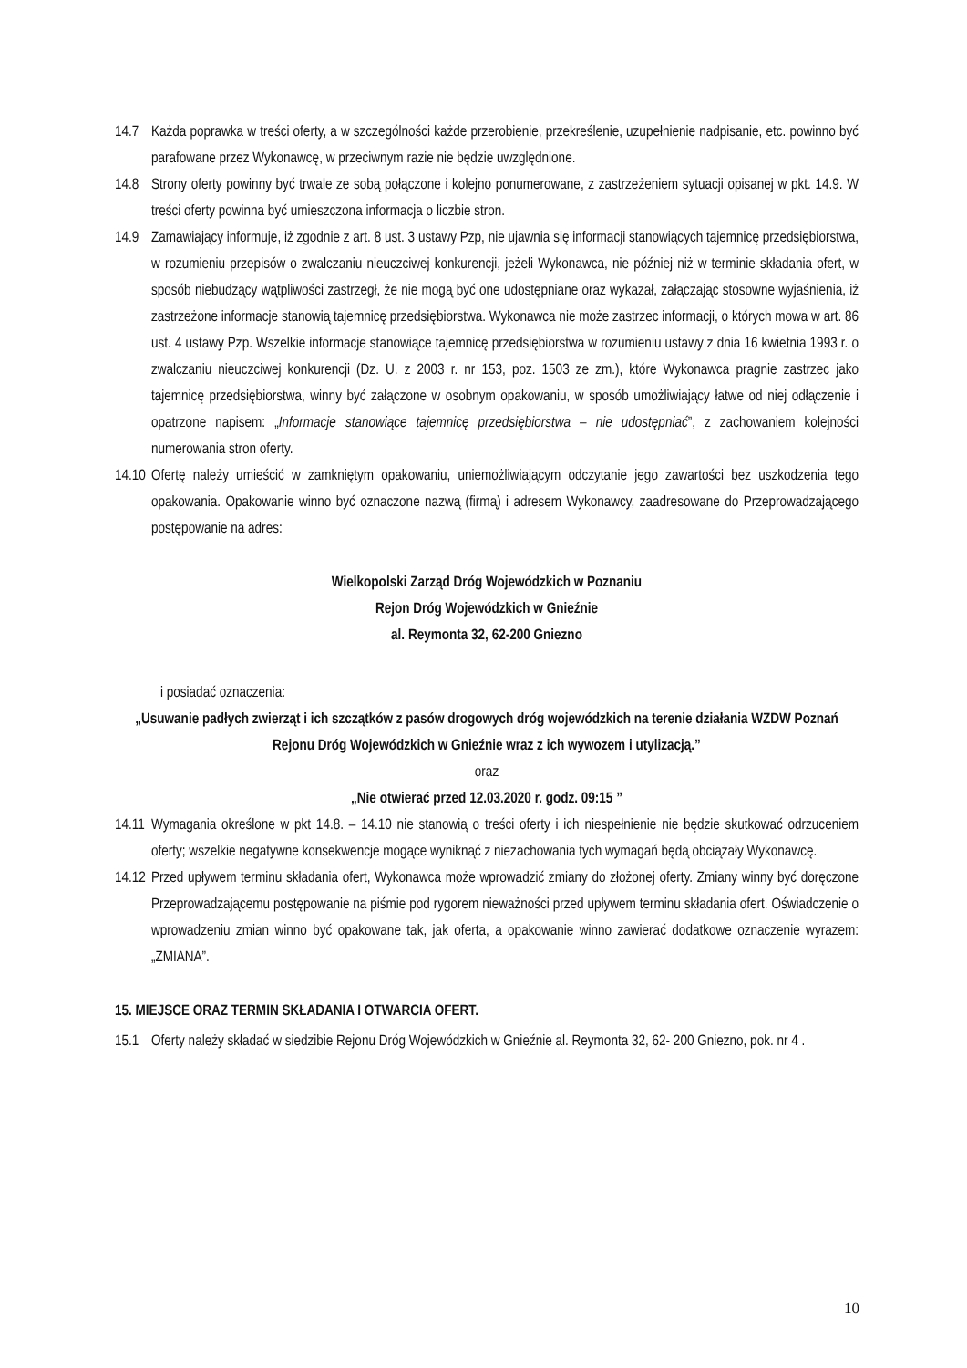14.7 Każda poprawka w treści oferty, a w szczególności każde przerobienie, przekreślenie, uzupełnienie nadpisanie, etc. powinno być parafowane przez Wykonawcę, w przeciwnym razie nie będzie uwzględnione.
14.8 Strony oferty powinny być trwale ze sobą połączone i kolejno ponumerowane, z zastrzeżeniem sytuacji opisanej w pkt. 14.9. W treści oferty powinna być umieszczona informacja o liczbie stron.
14.9 Zamawiający informuje, iż zgodnie z art. 8 ust. 3 ustawy Pzp, nie ujawnia się informacji stanowiących tajemnicę przedsiębiorstwa, w rozumieniu przepisów o zwalczaniu nieuczciwej konkurencji, jeżeli Wykonawca, nie później niż w terminie składania ofert, w sposób niebudzący wątpliwości zastrzegł, że nie mogą być one udostępniane oraz wykazał, załączając stosowne wyjaśnienia, iż zastrzeżone informacje stanowią tajemnicę przedsiębiorstwa. Wykonawca nie może zastrzec informacji, o których mowa w art. 86 ust. 4 ustawy Pzp. Wszelkie informacje stanowiące tajemnicę przedsiębiorstwa w rozumieniu ustawy z dnia 16 kwietnia 1993 r. o zwalczaniu nieuczciwej konkurencji (Dz. U. z 2003 r. nr 153, poz. 1503 ze zm.), które Wykonawca pragnie zastrzec jako tajemnicę przedsiębiorstwa, winny być załączone w osobnym opakowaniu, w sposób umożliwiający łatwe od niej odłączenie i opatrzone napisem: „Informacje stanowiące tajemnicę przedsiębiorstwa – nie udostępniać”, z zachowaniem kolejności numerowania stron oferty.
14.10
Ofertę należy umieścić w zamkniętym opakowaniu, uniemożliwiającym odczytanie jego zawartości bez uszkodzenia tego opakowania. Opakowanie winno być oznaczone nazwą (firmą) i adresem Wykonawcy, zaadresowane do Przeprowadzającego postępowanie na adres:
Wielkopolski Zarząd Dróg Wojewódzkich w Poznaniu
Rejon Dróg Wojewódzkich w Gnieźnie
al. Reymonta 32, 62-200 Gniezno
i posiadać oznaczenia:
„Usuwanie padłych zwierząt i ich szczątków z pasów drogowych dróg wojewódzkich na terenie działania WZDW Poznań Rejonu Dróg Wojewódzkich w Gnieźnie wraz z ich wywozem i utylizacją.”
oraz
„Nie otwierać przed 12.03.2020 r. godz. 09:15 ”
14.11
Wymagania określone w pkt 14.8. – 14.10 nie stanowią o treści oferty i ich niespełnienie nie będzie skutkować odrzuceniem oferty; wszelkie negatywne konsekwencje mogące wyniknąć z niezachowania tych wymagań będą obciążały Wykonawcę.
14.12
Przed upływem terminu składania ofert, Wykonawca może wprowadzić zmiany do złożonej oferty. Zmiany winny być doręczone Przeprowadzającemu postępowanie na piśmie pod rygorem nieważności przed upływem terminu składania ofert. Oświadczenie o wprowadzeniu zmian winno być opakowane tak, jak oferta, a opakowanie winno zawierać dodatkowe oznaczenie wyrazem: „ZMIANA”.
15. MIEJSCE ORAZ TERMIN SKŁADANIA I OTWARCIA OFERT.
15.1 Oferty należy składać w siedzibie Rejonu Dróg Wojewódzkich w Gnieźnie al. Reymonta 32, 62- 200 Gniezno, pok. nr 4 .
10